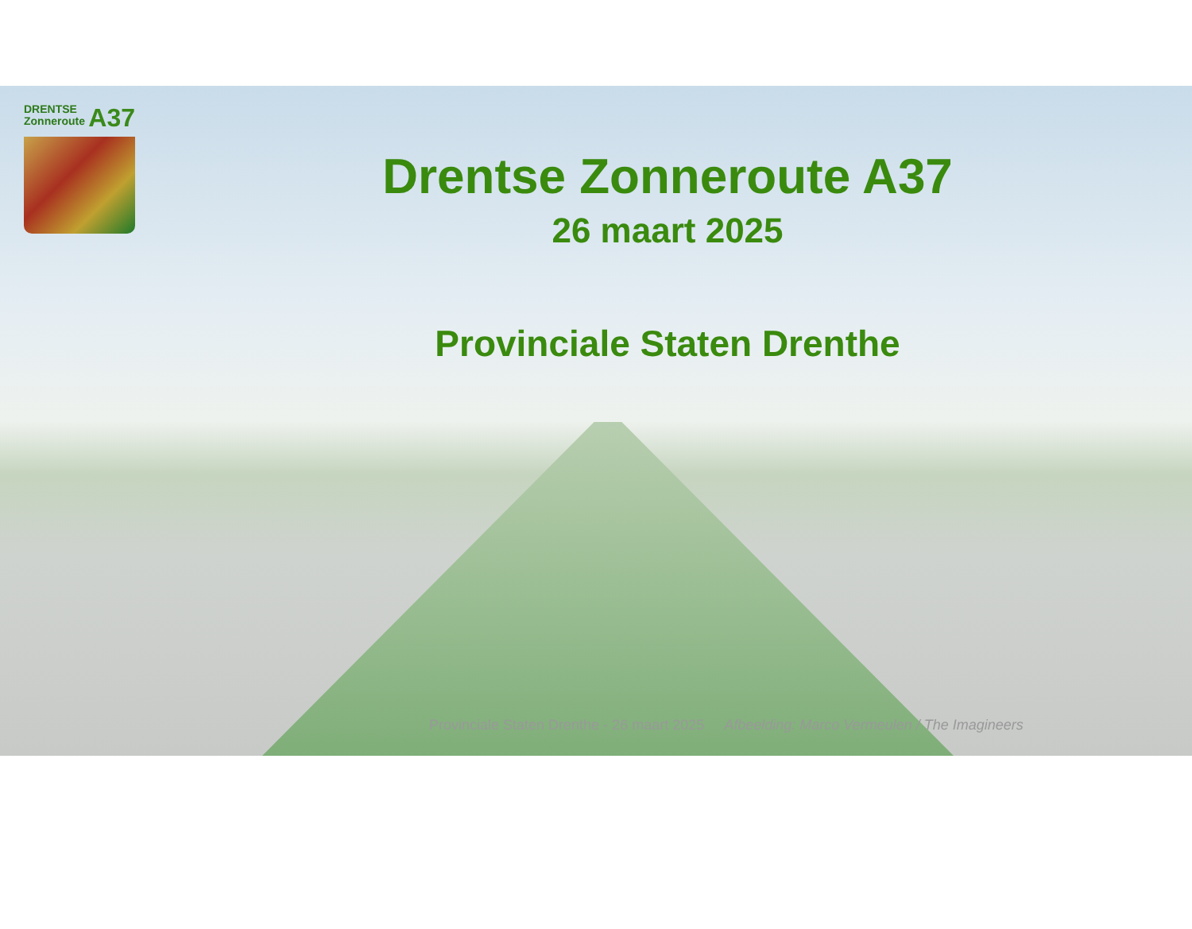DRENTSE
Zonneroute
A37
Drentse Zonneroute A37
26 maart 2025
Provinciale Staten Drenthe
Provinciale Staten Drenthe - 26 maart 2025 Afbeelding: Marco Vermeulen / The Imagineers